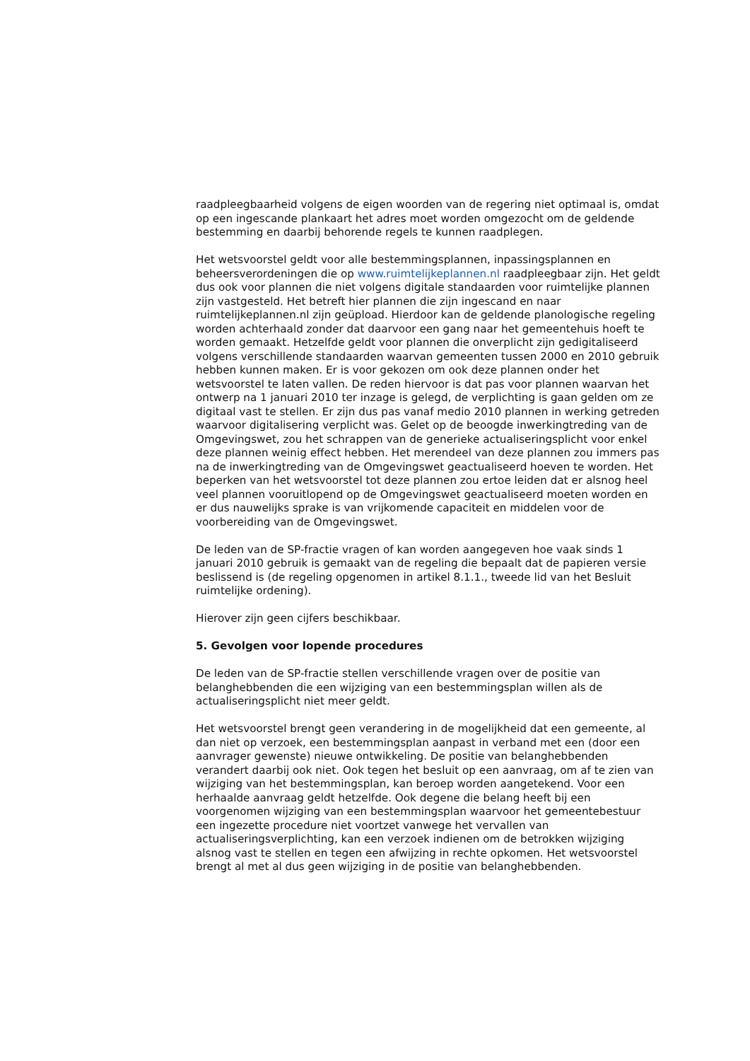raadpleegbaarheid volgens de eigen woorden van de regering niet optimaal is, omdat op een ingescande plankaart het adres moet worden omgezocht om de geldende bestemming en daarbij behorende regels te kunnen raadplegen.
Het wetsvoorstel geldt voor alle bestemmingsplannen, inpassingsplannen en beheersverordeningen die op www.ruimtelijkeplannen.nl raadpleegbaar zijn. Het geldt dus ook voor plannen die niet volgens digitale standaarden voor ruimtelijke plannen zijn vastgesteld. Het betreft hier plannen die zijn ingescand en naar ruimtelijkeplannen.nl zijn geüpload. Hierdoor kan de geldende planologische regeling worden achterhaald zonder dat daarvoor een gang naar het gemeentehuis hoeft te worden gemaakt. Hetzelfde geldt voor plannen die onverplicht zijn gedigitaliseerd volgens verschillende standaarden waarvan gemeenten tussen 2000 en 2010 gebruik hebben kunnen maken. Er is voor gekozen om ook deze plannen onder het wetsvoorstel te laten vallen. De reden hiervoor is dat pas voor plannen waarvan het ontwerp na 1 januari 2010 ter inzage is gelegd, de verplichting is gaan gelden om ze digitaal vast te stellen. Er zijn dus pas vanaf medio 2010 plannen in werking getreden waarvoor digitalisering verplicht was. Gelet op de beoogde inwerkingtreding van de Omgevingswet, zou het schrappen van de generieke actualiseringsplicht voor enkel deze plannen weinig effect hebben. Het merendeel van deze plannen zou immers pas na de inwerkingtreding van de Omgevingswet geactualiseerd hoeven te worden. Het beperken van het wetsvoorstel tot deze plannen zou ertoe leiden dat er alsnog heel veel plannen vooruitlopend op de Omgevingswet geactualiseerd moeten worden en er dus nauwelijks sprake is van vrijkomende capaciteit en middelen voor de voorbereiding van de Omgevingswet.
De leden van de SP-fractie vragen of kan worden aangegeven hoe vaak sinds 1 januari 2010 gebruik is gemaakt van de regeling die bepaalt dat de papieren versie beslissend is (de regeling opgenomen in artikel 8.1.1., tweede lid van het Besluit ruimtelijke ordening).
Hierover zijn geen cijfers beschikbaar.
5. Gevolgen voor lopende procedures
De leden van de SP-fractie stellen verschillende vragen over de positie van belanghebbenden die een wijziging van een bestemmingsplan willen als de actualiseringsplicht niet meer geldt.
Het wetsvoorstel brengt geen verandering in de mogelijkheid dat een gemeente, al dan niet op verzoek, een bestemmingsplan aanpast in verband met een (door een aanvrager gewenste) nieuwe ontwikkeling. De positie van belanghebbenden verandert daarbij ook niet. Ook tegen het besluit op een aanvraag, om af te zien van wijziging van het bestemmingsplan, kan beroep worden aangetekend. Voor een herhaalde aanvraag geldt hetzelfde. Ook degene die belang heeft bij een voorgenomen wijziging van een bestemmingsplan waarvoor het gemeentebestuur een ingezette procedure niet voortzet vanwege het vervallen van actualiseringsverplichting, kan een verzoek indienen om de betrokken wijziging alsnog vast te stellen en tegen een afwijzing in rechte opkomen. Het wetsvoorstel brengt al met al dus geen wijziging in de positie van belanghebbenden.